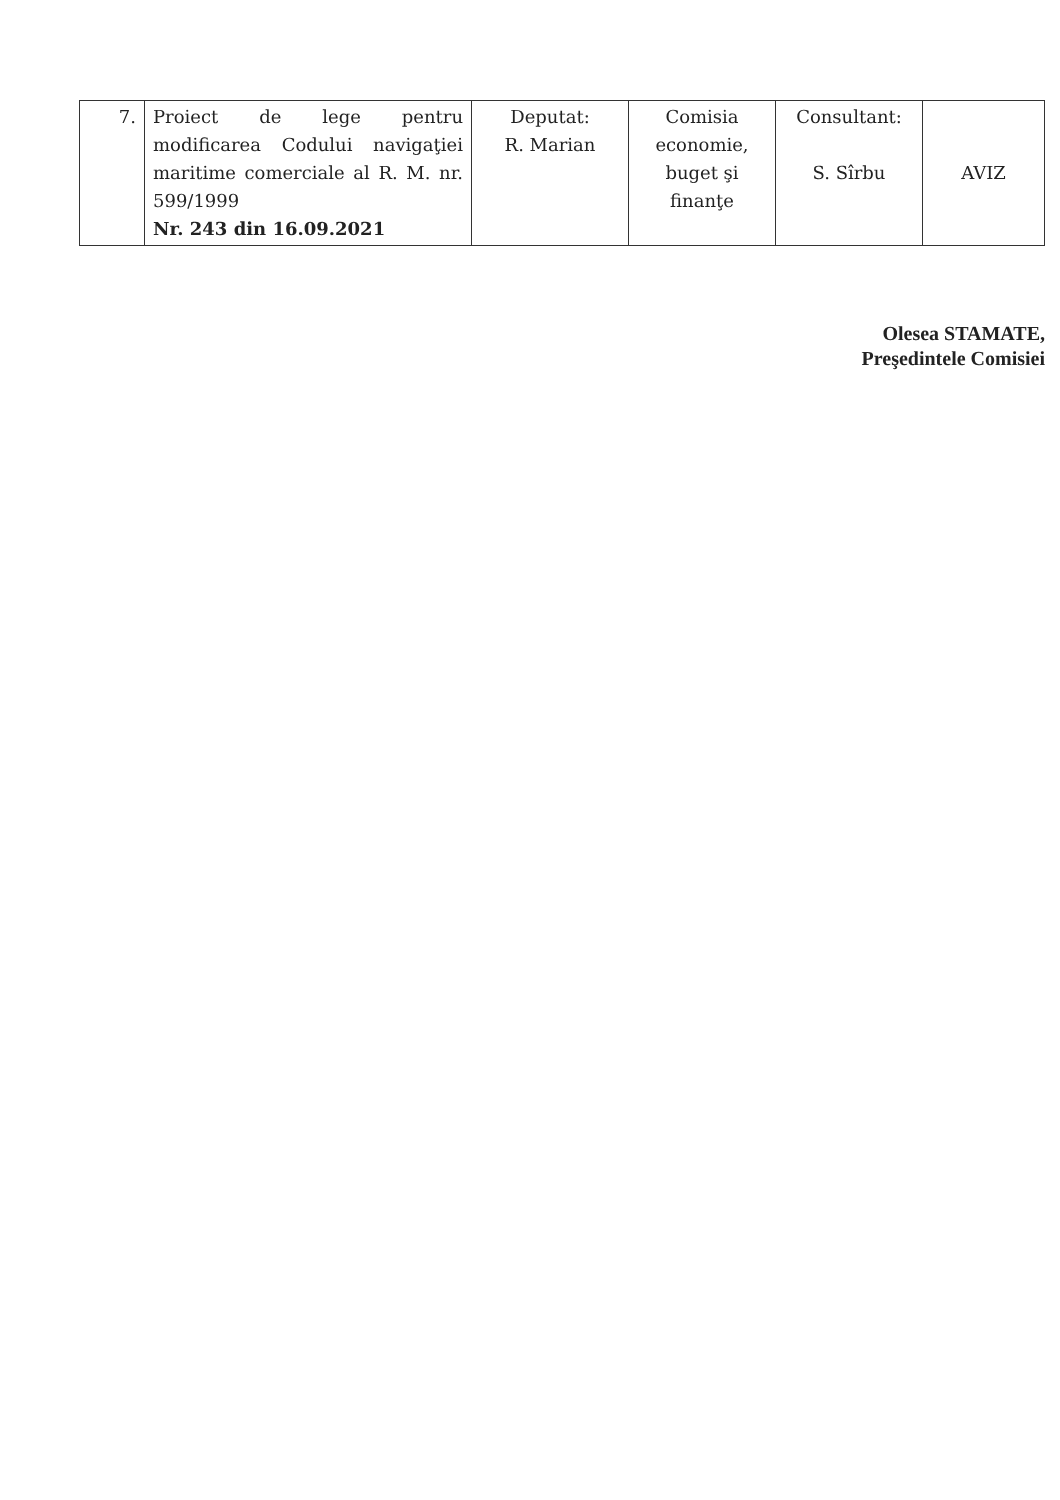| 7. | Proiect de lege pentru modificarea Codului navigaţiei maritime comerciale al R. M. nr. 599/1999 Nr. 243 din 16.09.2021 | Deputat: R. Marian | Comisia economie, buget şi finanţe | Consultant: S. Sîrbu | AVIZ |
Olesea STAMATE,
Preşedintele Comisiei